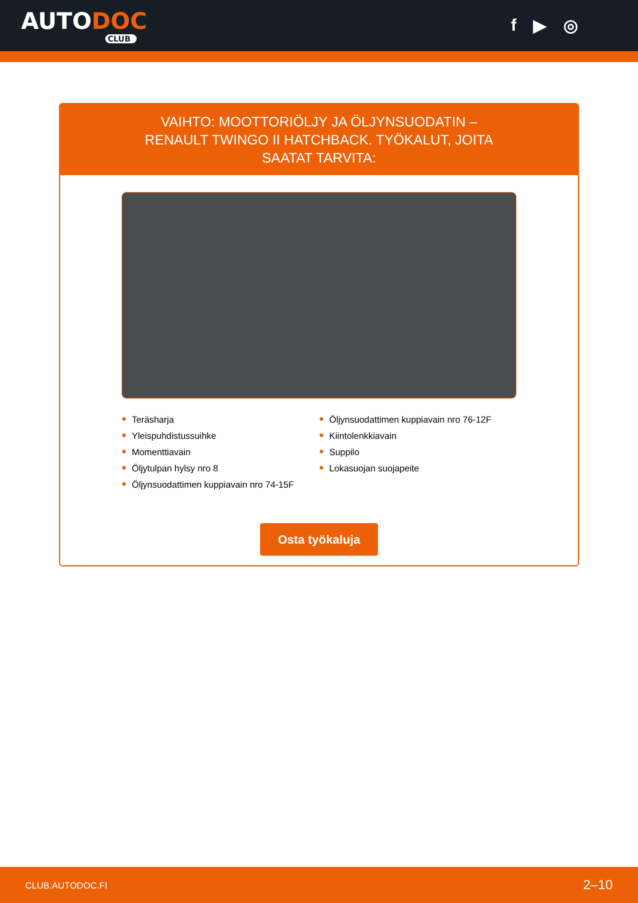AUTODOC
CLUB
f ▶ ◎
VAIHTO: MOOTTORIÖLJY JA ÖLJYNSUODATIN – RENAULT TWINGO II HATCHBACK. TYÖKALUT, JOITA SAATAT TARVITA:
Teräsharja
Yleispuhdistussuihke
Momenttiavain
Öljytulpan hylsy nro 8
Öljynsuodattimen kuppiavain nro 74-15F
Öljynsuodattimen kuppiavain nro 76-12F
Kiintolenkkiavain
Suppilo
Lokasuojan suojapeite
Osta työkaluja
CLUB.AUTODOC.FI 2–10